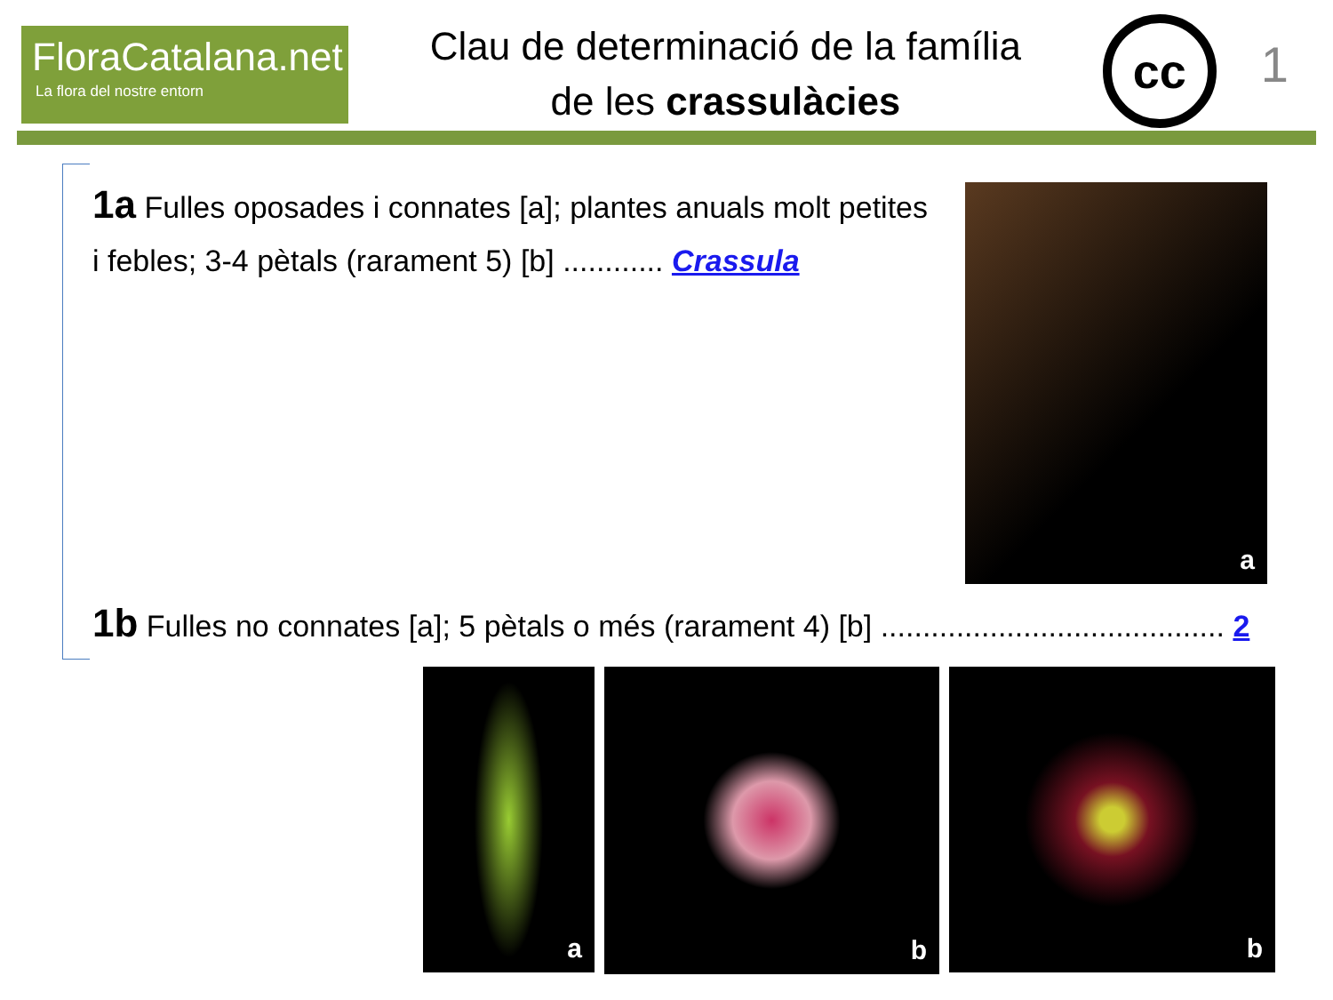FloraCatalana.net
La flora del nostre entorn
Clau de determinació de la família
de les crassulàcies
cc
1
1a Fulles oposades i connates [a]; plantes anuals molt petites i febles; 3-4 pètals (rarament 5) [b] ............ Crassula
a
1b Fulles no connates [a]; 5 pètals o més (rarament 4) [b] ......................................... 2
a
b
b